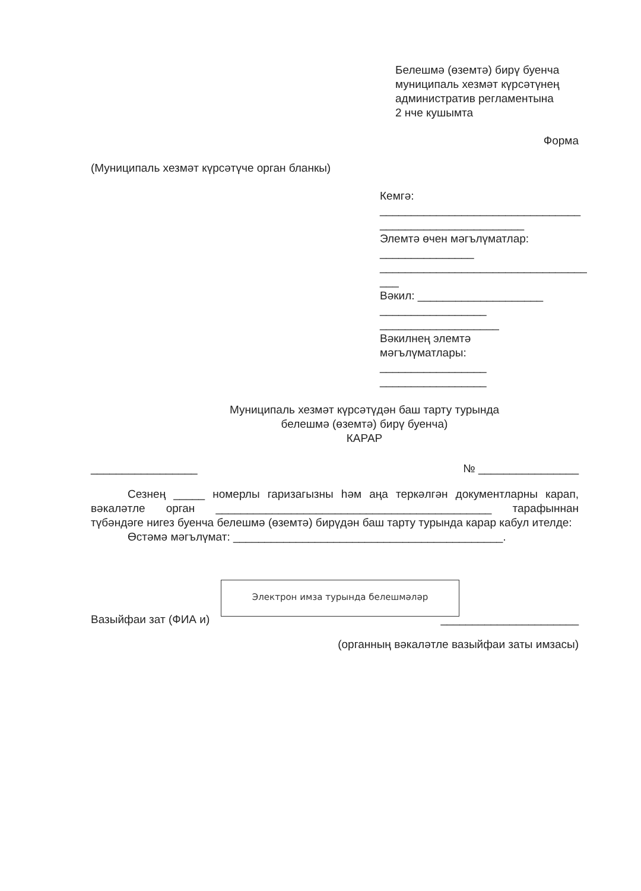Белешмә (өземтә) бирү буенча
муниципаль хезмәт күрсәтүнең
административ регламентына
2 нче кушымта
Форма
(Муниципаль хезмәт күрсәтүче орган бланкы)
Кемгә:
________________________________
_______________________
Элемтә өчен мәгълүматлар:
_______________
_________________________________
___
Вәкил: ____________________
_________________
___________________
Вәкилнең элемтә
мәгълүматлары:
_________________
_________________
Муниципаль хезмәт күрсәтүдән баш тарту турында
белешмә (өземтә) бирү буенча)
КАРАР
_________________ № ________________
Сезнең _____ номерлы гаризагызны һәм аңа теркәлгән документларны карап, вәкаләтле орган ____________________________________________ тарафыннан түбәндәге нигез буенча белешмә (өземтә) бирүдән баш тарту турында карар кабул ителде:
Өстәмә мәгълүмат: ___________________________________________.
Электрон имза турында белешмәләр
Вазыйфаи зат (ФИА и) ______________________
(органның вәкаләтле вазыйфаи заты имзасы)